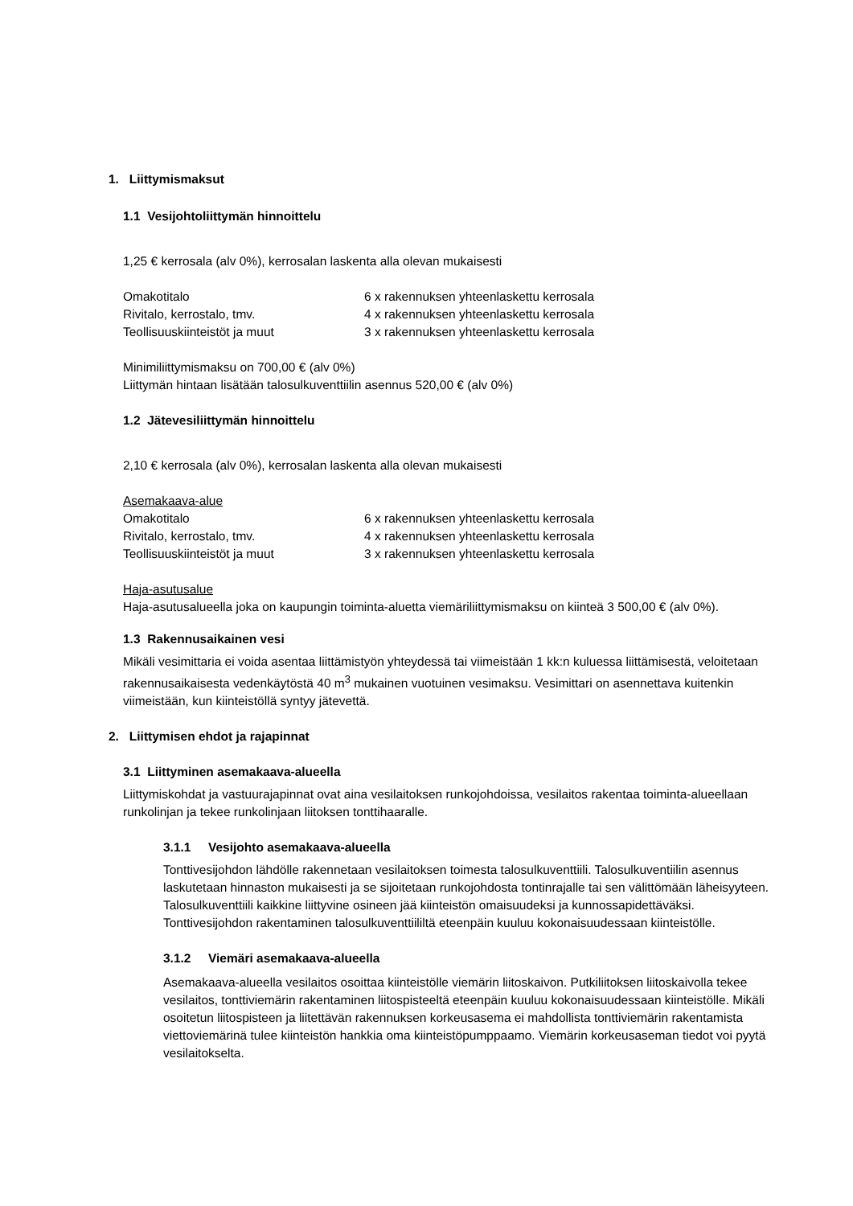1. Liittymismaksut
1.1 Vesijohtoliittymän hinnoittelu
1,25 € kerrosala (alv 0%), kerrosalan laskenta alla olevan mukaisesti
| Omakotitalo | 6 x rakennuksen yhteenlaskettu kerrosala |
| Rivitalo, kerrostalo, tmv. | 4 x rakennuksen yhteenlaskettu kerrosala |
| Teollisuuskiinteistöt ja muut | 3 x rakennuksen yhteenlaskettu kerrosala |
Minimiliittymismaksu on 700,00 € (alv 0%)
Liittymän hintaan lisätään talosulkuventtiilin asennus 520,00 € (alv 0%)
1.2 Jätevesiliittymän hinnoittelu
2,10 € kerrosala (alv 0%), kerrosalan laskenta alla olevan mukaisesti
Asemakaava-alue
| Omakotitalo | 6 x rakennuksen yhteenlaskettu kerrosala |
| Rivitalo, kerrostalo, tmv. | 4 x rakennuksen yhteenlaskettu kerrosala |
| Teollisuuskiinteistöt ja muut | 3 x rakennuksen yhteenlaskettu kerrosala |
Haja-asutusalue
Haja-asutusalueella joka on kaupungin toiminta-aluetta viemäriliittymismaksu on kiinteä 3 500,00 € (alv 0%).
1.3 Rakennusaikainen vesi
Mikäli vesimittaria ei voida asentaa liittämistyön yhteydessä tai viimeistään 1 kk:n kuluessa liittämisestä, veloitetaan rakennusaikaisesta vedenkäytöstä 40 m<sup>3</sup> mukainen vuotuinen vesimaksu. Vesimittari on asennettava kuitenkin viimeistään, kun kiinteistöllä syntyy jätevettä.
2. Liittymisen ehdot ja rajapinnat
3.1 Liittyminen asemakaava-alueella
Liittymiskohdat ja vastuurajapinnat ovat aina vesilaitoksen runkojohdoissa, vesilaitos rakentaa toiminta-alueellaan runkolinjan ja tekee runkolinjaan liitoksen tonttihaaralle.
3.1.1 Vesijohto asemakaava-alueella
Tonttivesijohdon lähdölle rakennetaan vesilaitoksen toimesta talosulkuventtiili. Talosulkuventiilin asennus laskutetaan hinnaston mukaisesti ja se sijoitetaan runkojohdosta tontinrajalle tai sen välittömään läheisyyteen. Talosulkuventtiili kaikkine liittyvine osineen jää kiinteistön omaisuudeksi ja kunnossapidettäväksi. Tonttivesijohdon rakentaminen talosulkuventtiililtä eteenpäin kuuluu kokonaisuudessaan kiinteistölle.
3.1.2 Viemäri asemakaava-alueella
Asemakaava-alueella vesilaitos osoittaa kiinteistölle viemärin liitoskaivon. Putkiliitoksen liitoskaivolla tekee vesilaitos, tonttiviemärin rakentaminen liitospisteeltä eteenpäin kuuluu kokonaisuudessaan kiinteistölle. Mikäli osoitetun liitospisteen ja liitettävän rakennuksen korkeusasema ei mahdollista tonttiviemärin rakentamista viettoviemärinä tulee kiinteistön hankkia oma kiinteistöpumppaamo. Viemärin korkeusaseman tiedot voi pyytä vesilaitokselta.